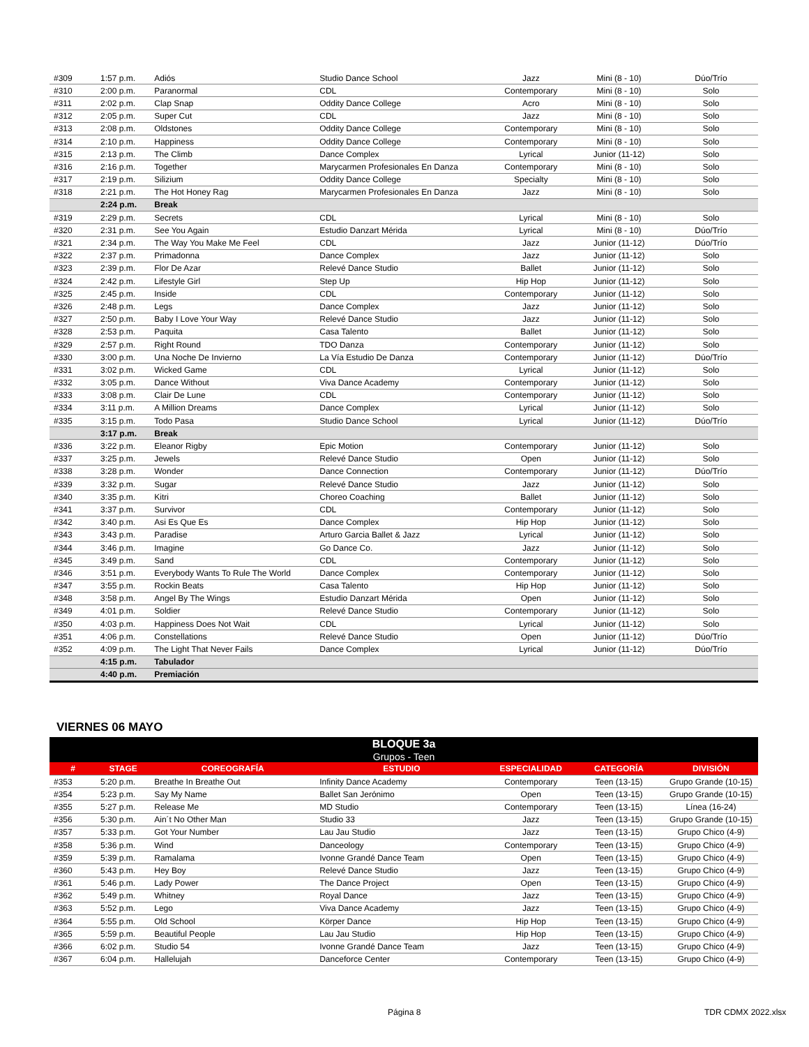| #309 | 1:57 p.m. | Adiós | Studio Dance School | Jazz | Mini (8 - 10) | Dúo/Trío |
| #310 | 2:00 p.m. | Paranormal | CDL | Contemporary | Mini (8 - 10) | Solo |
| #311 | 2:02 p.m. | Clap Snap | Oddity Dance College | Acro | Mini (8 - 10) | Solo |
| #312 | 2:05 p.m. | Super Cut | CDL | Jazz | Mini (8 - 10) | Solo |
| #313 | 2:08 p.m. | Oldstones | Oddity Dance College | Contemporary | Mini (8 - 10) | Solo |
| #314 | 2:10 p.m. | Happiness | Oddity Dance College | Contemporary | Mini (8 - 10) | Solo |
| #315 | 2:13 p.m. | The Climb | Dance Complex | Lyrical | Junior (11-12) | Solo |
| #316 | 2:16 p.m. | Together | Marycarmen Profesionales En Danza | Contemporary | Mini (8 - 10) | Solo |
| #317 | 2:19 p.m. | Silizium | Oddity Dance College | Specialty | Mini (8 - 10) | Solo |
| #318 | 2:21 p.m. | The Hot Honey Rag | Marycarmen Profesionales En Danza | Jazz | Mini (8 - 10) | Solo |
| | 2:24 p.m. | Break | | | | |
| #319 | 2:29 p.m. | Secrets | CDL | Lyrical | Mini (8 - 10) | Solo |
| #320 | 2:31 p.m. | See You Again | Estudio Danzart Mérida | Lyrical | Mini (8 - 10) | Dúo/Trío |
| #321 | 2:34 p.m. | The Way You Make Me Feel | CDL | Jazz | Junior (11-12) | Dúo/Trío |
| #322 | 2:37 p.m. | Primadonna | Dance Complex | Jazz | Junior (11-12) | Solo |
| #323 | 2:39 p.m. | Flor De Azar | Relevé Dance Studio | Ballet | Junior (11-12) | Solo |
| #324 | 2:42 p.m. | Lifestyle Girl | Step Up | Hip Hop | Junior (11-12) | Solo |
| #325 | 2:45 p.m. | Inside | CDL | Contemporary | Junior (11-12) | Solo |
| #326 | 2:48 p.m. | Legs | Dance Complex | Jazz | Junior (11-12) | Solo |
| #327 | 2:50 p.m. | Baby I Love Your Way | Relevé Dance Studio | Jazz | Junior (11-12) | Solo |
| #328 | 2:53 p.m. | Paquita | Casa Talento | Ballet | Junior (11-12) | Solo |
| #329 | 2:57 p.m. | Right Round | TDO Danza | Contemporary | Junior (11-12) | Solo |
| #330 | 3:00 p.m. | Una Noche De Invierno | La Vía Estudio De Danza | Contemporary | Junior (11-12) | Dúo/Trío |
| #331 | 3:02 p.m. | Wicked Game | CDL | Lyrical | Junior (11-12) | Solo |
| #332 | 3:05 p.m. | Dance Without | Viva Dance Academy | Contemporary | Junior (11-12) | Solo |
| #333 | 3:08 p.m. | Clair De Lune | CDL | Contemporary | Junior (11-12) | Solo |
| #334 | 3:11 p.m. | A Million Dreams | Dance Complex | Lyrical | Junior (11-12) | Solo |
| #335 | 3:15 p.m. | Todo Pasa | Studio Dance School | Lyrical | Junior (11-12) | Dúo/Trío |
| | 3:17 p.m. | Break | | | | |
| #336 | 3:22 p.m. | Eleanor Rigby | Epic Motion | Contemporary | Junior (11-12) | Solo |
| #337 | 3:25 p.m. | Jewels | Relevé Dance Studio | Open | Junior (11-12) | Solo |
| #338 | 3:28 p.m. | Wonder | Dance Connection | Contemporary | Junior (11-12) | Dúo/Trío |
| #339 | 3:32 p.m. | Sugar | Relevé Dance Studio | Jazz | Junior (11-12) | Solo |
| #340 | 3:35 p.m. | Kitri | Choreo Coaching | Ballet | Junior (11-12) | Solo |
| #341 | 3:37 p.m. | Survivor | CDL | Contemporary | Junior (11-12) | Solo |
| #342 | 3:40 p.m. | Asi Es Que Es | Dance Complex | Hip Hop | Junior (11-12) | Solo |
| #343 | 3:43 p.m. | Paradise | Arturo Garcia Ballet & Jazz | Lyrical | Junior (11-12) | Solo |
| #344 | 3:46 p.m. | Imagine | Go Dance Co. | Jazz | Junior (11-12) | Solo |
| #345 | 3:49 p.m. | Sand | CDL | Contemporary | Junior (11-12) | Solo |
| #346 | 3:51 p.m. | Everybody Wants To Rule The World | Dance Complex | Contemporary | Junior (11-12) | Solo |
| #347 | 3:55 p.m. | Rockin Beats | Casa Talento | Hip Hop | Junior (11-12) | Solo |
| #348 | 3:58 p.m. | Angel By The Wings | Estudio Danzart Mérida | Open | Junior (11-12) | Solo |
| #349 | 4:01 p.m. | Soldier | Relevé Dance Studio | Contemporary | Junior (11-12) | Solo |
| #350 | 4:03 p.m. | Happiness Does Not Wait | CDL | Lyrical | Junior (11-12) | Solo |
| #351 | 4:06 p.m. | Constellations | Relevé Dance Studio | Open | Junior (11-12) | Dúo/Trío |
| #352 | 4:09 p.m. | The Light That Never Fails | Dance Complex | Lyrical | Junior (11-12) | Dúo/Trío |
| | 4:15 p.m. | Tabulador | | | | |
| | 4:40 p.m. | Premiación | | | | |
VIERNES 06 MAYO
| BLOQUE 3a | | | | | | |
| Grupos - Teen | | | | | | |
| # | STAGE | COREOGRAFÍA | ESTUDIO | ESPECIALIDAD | CATEGORÍA | DIVISIÓN |
| #353 | 5:20 p.m. | Breathe In Breathe Out | Infinity Dance Academy | Contemporary | Teen (13-15) | Grupo Grande (10-15) |
| #354 | 5:23 p.m. | Say My Name | Ballet San Jerónimo | Open | Teen (13-15) | Grupo Grande (10-15) |
| #355 | 5:27 p.m. | Release Me | MD Studio | Contemporary | Teen (13-15) | Línea (16-24) |
| #356 | 5:30 p.m. | Ain´t No Other Man | Studio 33 | Jazz | Teen (13-15) | Grupo Grande (10-15) |
| #357 | 5:33 p.m. | Got Your Number | Lau Jau Studio | Jazz | Teen (13-15) | Grupo Chico (4-9) |
| #358 | 5:36 p.m. | Wind | Danceology | Contemporary | Teen (13-15) | Grupo Chico (4-9) |
| #359 | 5:39 p.m. | Ramalama | Ivonne Grandé Dance Team | Open | Teen (13-15) | Grupo Chico (4-9) |
| #360 | 5:43 p.m. | Hey Boy | Relevé Dance Studio | Jazz | Teen (13-15) | Grupo Chico (4-9) |
| #361 | 5:46 p.m. | Lady Power | The Dance Project | Open | Teen (13-15) | Grupo Chico (4-9) |
| #362 | 5:49 p.m. | Whitney | Royal Dance | Jazz | Teen (13-15) | Grupo Chico (4-9) |
| #363 | 5:52 p.m. | Lego | Viva Dance Academy | Jazz | Teen (13-15) | Grupo Chico (4-9) |
| #364 | 5:55 p.m. | Old School | Körper Dance | Hip Hop | Teen (13-15) | Grupo Chico (4-9) |
| #365 | 5:59 p.m. | Beautiful People | Lau Jau Studio | Hip Hop | Teen (13-15) | Grupo Chico (4-9) |
| #366 | 6:02 p.m. | Studio 54 | Ivonne Grandé Dance Team | Jazz | Teen (13-15) | Grupo Chico (4-9) |
| #367 | 6:04 p.m. | Hallelujah | Danceforce Center | Contemporary | Teen (13-15) | Grupo Chico (4-9) |
Página 8 TDR CDMX 2022.xlsx